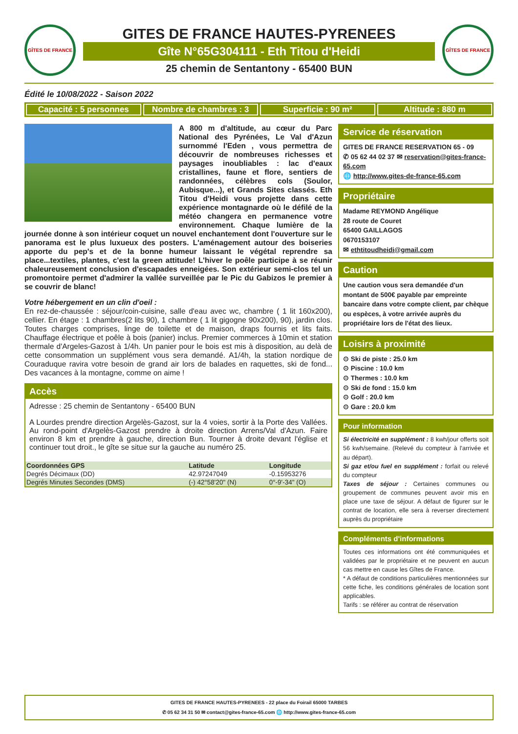GÎTES DE FRANCE
GITES DE FRANCE HAUTES-PYRENEES
Gîte N°65G304111 - Eth Titou d'Heidi
25 chemin de Sentantony - 65400 BUN
GÎTES DE FRANCE
Édité le 10/08/2022 - Saison 2022
Capacité : 5 personnes Nombre de chambres : 3 Superficie : 90 m² Altitude : 880 m
A 800 m d'altitude, au cœur du Parc National des Pyrénées, Le Val d'Azun surnommé l'Eden , vous permettra de découvrir de nombreuses richesses et paysages inoubliables : lac d'eaux cristallines, faune et flore, sentiers de randonnées, célèbres cols (Soulor, Aubisque...), et Grands Sites classés. Eth Titou d'Heidi vous projette dans cette expérience montagnarde où le défilé de la météo changera en permanence votre environnement. Chaque lumière de la journée donne à son intérieur coquet un nouvel enchantement dont l'ouverture sur le panorama est le plus luxueux des posters. L'aménagement autour des boiseries apporte du pep's et de la bonne humeur laissant le végétal reprendre sa place...textiles, plantes, c'est la green attitude! L'hiver le poêle participe à se réunir chaleureusement conclusion d'escapades enneigées. Son extérieur semi-clos tel un promontoire permet d'admirer la vallée surveillée par le Pic du Gabizos le premier à se couvrir de blanc!
Votre hébergement en un clin d'oeil :
En rez-de-chaussée : séjour/coin-cuisine, salle d'eau avec wc, chambre ( 1 lit 160x200), cellier. En étage : 1 chambres(2 lits 90), 1 chambre ( 1 lit gigogne 90x200), 90), jardin clos. Toutes charges comprises, linge de toilette et de maison, draps fournis et lits faits. Chauffage électrique et poêle à bois (panier) inclus. Premier commerces à 10min et station thermale d'Argeles-Gazost à 1/4h. Un panier pour le bois est mis à disposition, au delà de cette consommation un supplément vous sera demandé. A1/4h, la station nordique de Couraduque ravira votre besoin de grand air lors de balades en raquettes, ski de fond... Des vacances à la montagne, comme on aime !
Accès
Adresse : 25 chemin de Sentantony - 65400 BUN
A Lourdes prendre direction Argelès-Gazost, sur la 4 voies, sortir à la Porte des Vallées. Au rond-point d'Argelès-Gazost prendre à droite direction Arrens/Val d'Azun. Faire environ 8 km et prendre à gauche, direction Bun. Tourner à droite devant l'église et continuer tout droit., le gîte se situe sur la gauche au numéro 25.
| Coordonnées GPS | Latitude | Longitude |
| --- | --- | --- |
| Degrés Décimaux (DD) | 42.97247049 | -0.15953276 |
| Degrés Minutes Secondes (DMS) | (-) 42°58'20" (N) | 0°-9'-34" (O) |
Service de réservation
GITES DE FRANCE RESERVATION 65 - 09
✆ 05 62 44 02 37 ✉ reservation@gites-france-65.com
🌐 http://www.gites-de-france-65.com
Propriétaire
Madame REYMOND Angélique
28 route de Couret
65400 GAILLAGOS
0670153107
✉ ethtitoudheidi@gmail.com
Caution
Une caution vous sera demandée d'un montant de 500€ payable par empreinte bancaire dans votre compte client, par chèque ou espèces, à votre arrivée auprès du propriétaire lors de l'état des lieux.
Loisirs à proximité
⊙ Ski de piste : 25.0 km
⊙ Piscine : 10.0 km
⊙ Thermes : 10.0 km
⊙ Ski de fond : 15.0 km
⊙ Golf : 20.0 km
⊙ Gare : 20.0 km
Pour information
Si électricité en supplément : 8 kwh/jour offerts soit 56 kwh/semaine. (Relevé du compteur à l'arrivée et au départ).
Si gaz et/ou fuel en supplément : forfait ou relevé du compteur
Taxes de séjour : Certaines communes ou groupement de communes peuvent avoir mis en place une taxe de séjour. A défaut de figurer sur le contrat de location, elle sera à reverser directement auprès du propriétaire
Compléments d'informations
Toutes ces informations ont été communiquées et validées par le propriétaire et ne peuvent en aucun cas mettre en cause les Gîtes de France.
* A défaut de conditions particulières mentionnées sur cette fiche, les conditions générales de location sont applicables.
Tarifs : se référer au contrat de réservation
GITES DE FRANCE HAUTES-PYRENEES - 22 place du Foirail 65000 TARBES
✆ 05 62 34 31 50 ✉ contact@gites-france-65.com 🌐 http://www.gites-france-65.com